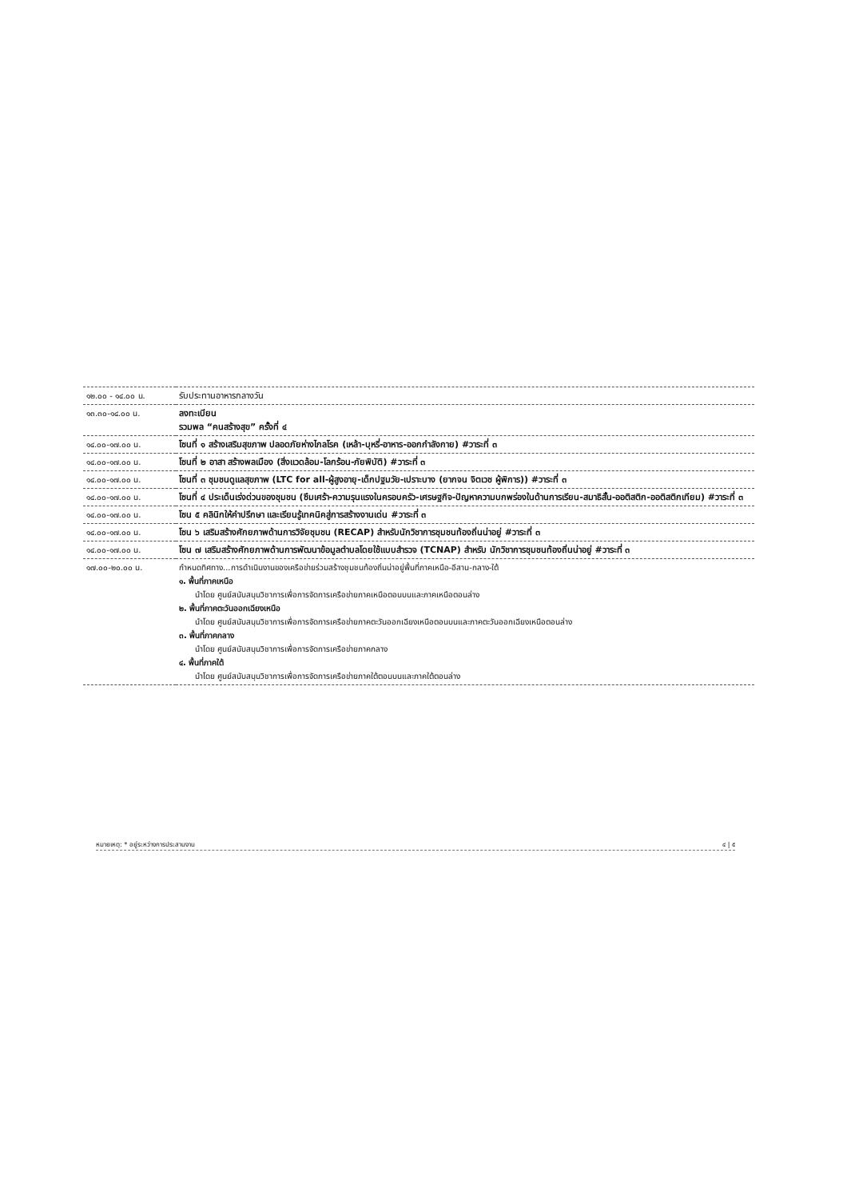| ๑๒.๐๐ - ๑๔.๐๐ น. | รับประทานอาหารกลางวัน |
| ๑๓.๓๐-๑๔.๐๐ น. | ลงทะเบียน รวมพล “คนสร้างสุข” ครั้งที่ ๔ |
| ๑๔.๐๐-๑๗.๐๐ น. | โซนที่ ๑ สร้างเสริมสุขภาพ ปลอดภัยห่างไกลโรค (เหล้า-บุหรี่-อาหาร-ออกกำลังกาย) #วาระที่ ๓ |
| ๑๔.๐๐-๑๗.๐๐ น. | โซนที่ ๒ อาสา สร้างพลเมือง (สิ่งแวดล้อม-โลกร้อน-ภัยพิบัติ) #วาระที่ ๓ |
| ๑๔.๐๐-๑๗.๐๐ น. | โซนที่ ๓ ชุมชนดูแลสุขภาพ (LTC for all-ผู้สูงอายุ-เด็กปฐมวัย-เปราะบาง (ยากจน จิตเวช ผู้พิการ)) #วาระที่ ๓ |
| ๑๔.๐๐-๑๗.๐๐ น. | โซนที่ ๔ ประเด็นเร่งด่วนของชุมชน (ซึมเศร้า-ความรุนแรงในครอบครัว-เศรษฐกิจ-ปัญหาความบกพร่องในด้านการเรียน-สมาธิสั้น-ออติสติก-ออติสติกเทียม) #วาระที่ ๓ |
| ๑๔.๐๐-๑๗.๐๐ น. | โซน ๕ คลินิกให้คำปรึกษา และเรียนรู้เทคนิคสู่การสร้างงานเด่น #วาระที่ ๓ |
| ๑๔.๐๐-๑๗.๐๐ น. | โซน ๖ เสริมสร้างศักยภาพด้านการวิจัยชุมชน (RECAP) สำหรับนักวิชาการชุมชนท้องถิ่นน่าอยู่ #วาระที่ ๓ |
| ๑๔.๐๐-๑๗.๐๐ น. | โซน ๗ เสริมสร้างศักยภาพด้านการพัฒนาข้อมูลตำบลโดยใช้แบบสำรวจ (TCNAP) สำหรับ นักวิชาการชุมชนท้องถิ่นน่าอยู่ #วาระที่ ๓ |
| ๑๗.๐๐-๒๐.๐๐ น. | กำหนดทิศทาง...การดำเนินงานของเครือข่ายร่วมสร้างชุมชนท้องถิ่นน่าอยู่พื้นที่ภาคเหนือ-อีสาน-กลาง-ใต้ ๑. พื้นที่ภาคเหนือ นำโดย ศูนย์สนับสนุนวิชาการเพื่อการจัดการเครือข่ายภาคเหนือตอนบนและภาคเหนือตอนล่าง ๒. พื้นที่ภาคตะวันออกเฉียงเหนือ นำโดย ศูนย์สนับสนุนวิชาการเพื่อการจัดการเครือข่ายภาคตะวันออกเฉียงเหนือตอนบนและภาคตะวันออกเฉียงเหนือตอนล่าง ๓. พื้นที่ภาคกลาง นำโดย ศูนย์สนับสนุนวิชาการเพื่อการจัดการเครือข่ายภาคกลาง ๔. พื้นที่ภาคใต้ นำโดย ศูนย์สนับสนุนวิชาการเพื่อการจัดการเครือข่ายภาคใต้ตอนบนและภาคใต้ตอนล่าง |
หมายเหตุ: * อยู่ระหว่างการประสานงาน ๔ | ๕